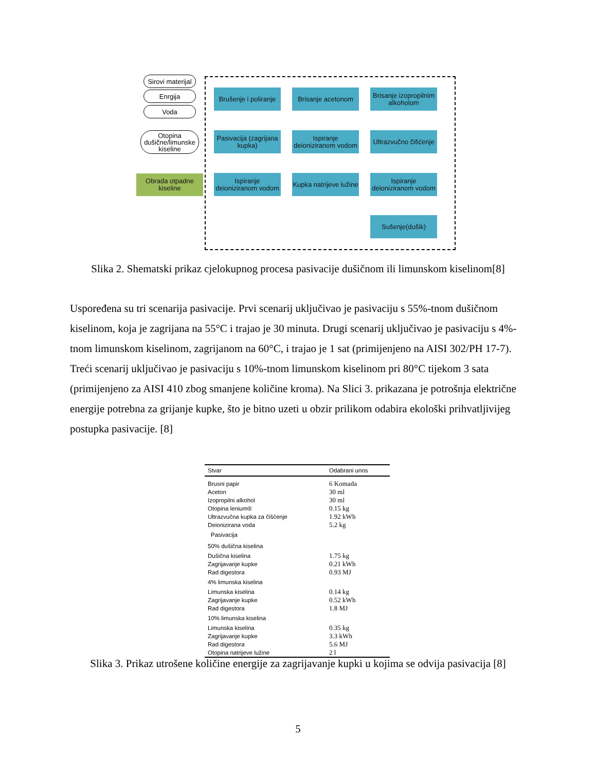Sirovi materijal
Enrgija
Voda
Otopina dušične/limunske kiseline
Obrada otpadne kiseline
Brušenje i poliranje
Brisanje acetonom
Brisanje izopropilnim alkoholom
Pasivacija (zagrijana kupka)
Ispiranje deioniziranom vodom
Ultrazvučno čišćenje
Ispiranje deioniziranom vodom
Kupka natrijeve lužine
Ispiranje deioniziranom vodom
Sušenje(dušik)
Slika 2. Shematski prikaz cjelokupnog procesa pasivacije dušičnom ili limunskom kiselinom[8]
Uspoređena su tri scenarija pasivacije. Prvi scenarij uključivao je pasivaciju s 55%-tnom dušičnom kiselinom, koja je zagrijana na 55°C i trajao je 30 minuta. Drugi scenarij uključivao je pasivaciju s 4%-tnom limunskom kiselinom, zagrijanom na 60°C, i trajao je 1 sat (primijenjeno na AISI 302/PH 17-7). Treći scenarij uključivao je pasivaciju s 10%-tnom limunskom kiselinom pri 80°C tijekom 3 sata (primijenjeno za AISI 410 zbog smanjene količine kroma). Na Slici 3. prikazana je potrošnja električne energije potrebna za grijanje kupke, što je bitno uzeti u obzir prilikom odabira ekološki prihvatljivijeg postupka pasivacije. [8]
| Stvar | Odabrani unos |
| --- | --- |
| Brusni papir | 6 Komada |
| Aceton | 30 ml |
| Izopropilni alkohol | 30 ml |
| Otopina lenium® | 0.15 kg |
| Ultrazvučna kupka za čišćenje | 1.92 kWh |
| Deionizirana voda | 5.2 kg |
| Pasivacija | |
| 50% dušična kiselina | |
| Dušična kiselina | 1.75 kg |
| Zagrijavanje kupke | 0.21 kWh |
| Rad digestora | 0.93 MJ |
| 4% limunska kiselina | |
| Limunska kiselina | 0.14 kg |
| Zagrijavanje kupke | 0.52 kWh |
| Rad digestora | 1.8 MJ |
| 10% limunska kiselina | |
| Limunska kiselina | 0.35 kg |
| Zagrijavanje kupke | 3.3 kWh |
| Rad digestora | 5.6 MJ |
| Otopina natrijeve lužine | 2 l |
Slika 3. Prikaz utrošene količine energije za zagrijavanje kupki u kojima se odvija pasivacija [8]
5